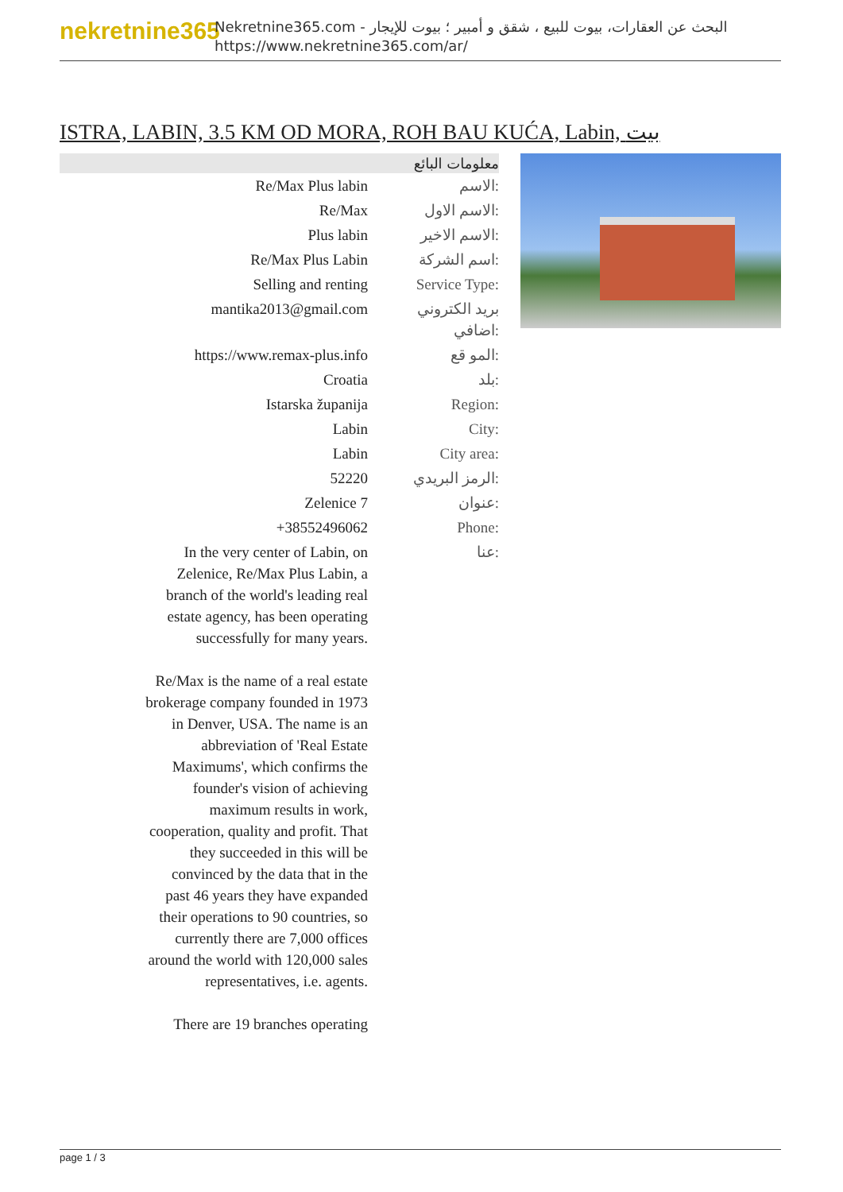nekretnine365
البحث عن العقارات، بيوت للبيع ، شقق و أمبير ؛ بيوت للإيجار - Nekretnine365.com
https://www.nekretnine365.com/ar/
ISTRA, LABIN, 3.5 KM OD MORA, ROH BAU KUĆA, Labin, بيت
| معلومات البائع | |
| --- | --- |
| Re/Max Plus labin | الاسم: |
| Re/Max | الاسم الاول: |
| Plus labin | الاسم الاخير: |
| Re/Max Plus Labin | اسم الشركة: |
| Selling and renting | Service Type: |
| mantika2013@gmail.com | بريد الكتروني اضافي: |
| https://www.remax-plus.info | المو قع: |
| Croatia | بلد: |
| Istarska županija | Region: |
| Labin | City: |
| Labin | City area: |
| 52220 | الرمز البريدي: |
| Zelenice 7 | عنوان: |
| +38552496062 | Phone: |
| In the very center of Labin, on Zelenice, Re/Max Plus Labin, a branch of the world's leading real estate agency, has been operating successfully for many years. Re/Max is the name of a real estate brokerage company founded in 1973 in Denver, USA. The name is an abbreviation of 'Real Estate Maximums', which confirms the founder's vision of achieving maximum results in work, cooperation, quality and profit. That they succeeded in this will be convinced by the data that in the past 46 years they have expanded their operations to 90 countries, so currently there are 7,000 offices around the world with 120,000 sales representatives, i.e. agents. There are 19 branches operating | عنا: |
page 1 / 3